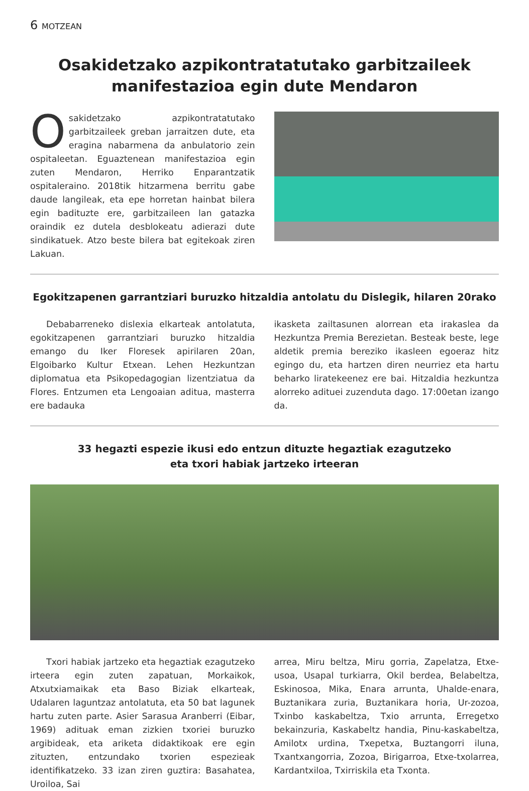6 MOTZEAN
Osakidetzako azpikontratatutako garbitzaileek manifestazioa egin dute Mendaron
Osakidetzako azpikontratatutako garbitzaileek greban jarraitzen dute, eta eragina nabarmena da anbulatorio zein ospitaleetan. Eguaztenean manifestazioa egin zuten Mendaron, Herriko Enparantzatik ospitaleraino. 2018tik hitzarmena berritu gabe daude langileak, eta epe horretan hainbat bilera egin badituzte ere, garbitzaileen lan gatazka oraindik ez dutela desblokeatu adierazi dute sindikatuek. Atzo beste bilera bat egitekoak ziren Lakuan.
Egokitzapenen garrantziari buruzko hitzaldia antolatu du Dislegik, hilaren 20rako
Debabarreneko dislexia elkarteak antolatuta, egokitzapenen garrantziari buruzko hitzaldia emango du Iker Floresek apirilaren 20an, Elgoibarko Kultur Etxean. Lehen Hezkuntzan diplomatua eta Psikopedagogian lizentziatua da Flores. Entzumen eta Lengoaian aditua, masterra ere badauka
ikasketa zailtasunen alorrean eta irakaslea da Hezkuntza Premia Berezietan. Besteak beste, lege aldetik premia bereziko ikasleen egoeraz hitz egingo du, eta hartzen diren neurriez eta hartu beharko liratekeenez ere bai. Hitzaldia hezkuntza alorreko adituei zuzenduta dago. 17:00etan izango da.
33 hegazti espezie ikusi edo entzun dituzte hegaztiak ezagutzeko
eta txori habiak jartzeko irteeran
Txori habiak jartzeko eta hegaztiak ezagutzeko irteera egin zuten zapatuan, Morkaikok, Atxutxiamaikak eta Baso Biziak elkarteak, Udalaren laguntzaz antolatuta, eta 50 bat lagunek hartu zuten parte. Asier Sarasua Aranberri (Eibar, 1969) adituak eman zizkien txoriei buruzko argibideak, eta ariketa didaktikoak ere egin zituzten, entzundako txorien espezieak identifikatzeko. 33 izan ziren guztira: Basahatea, Uroiloa, Sai
arrea, Miru beltza, Miru gorria, Zapelatza, Etxe-usoa, Usapal turkiarra, Okil berdea, Belabeltza, Eskinosoa, Mika, Enara arrunta, Uhalde-enara, Buztanikara zuria, Buztanikara horia, Ur-zozoa, Txinbo kaskabeltza, Txio arrunta, Erregetxo bekainzuria, Kaskabeltz handia, Pinu-kaskabeltza, Amilotx urdina, Txepetxa, Buztangorri iluna, Txantxangorria, Zozoa, Birigarroa, Etxe-txolarrea, Kardantxiloa, Txirriskila eta Txonta.